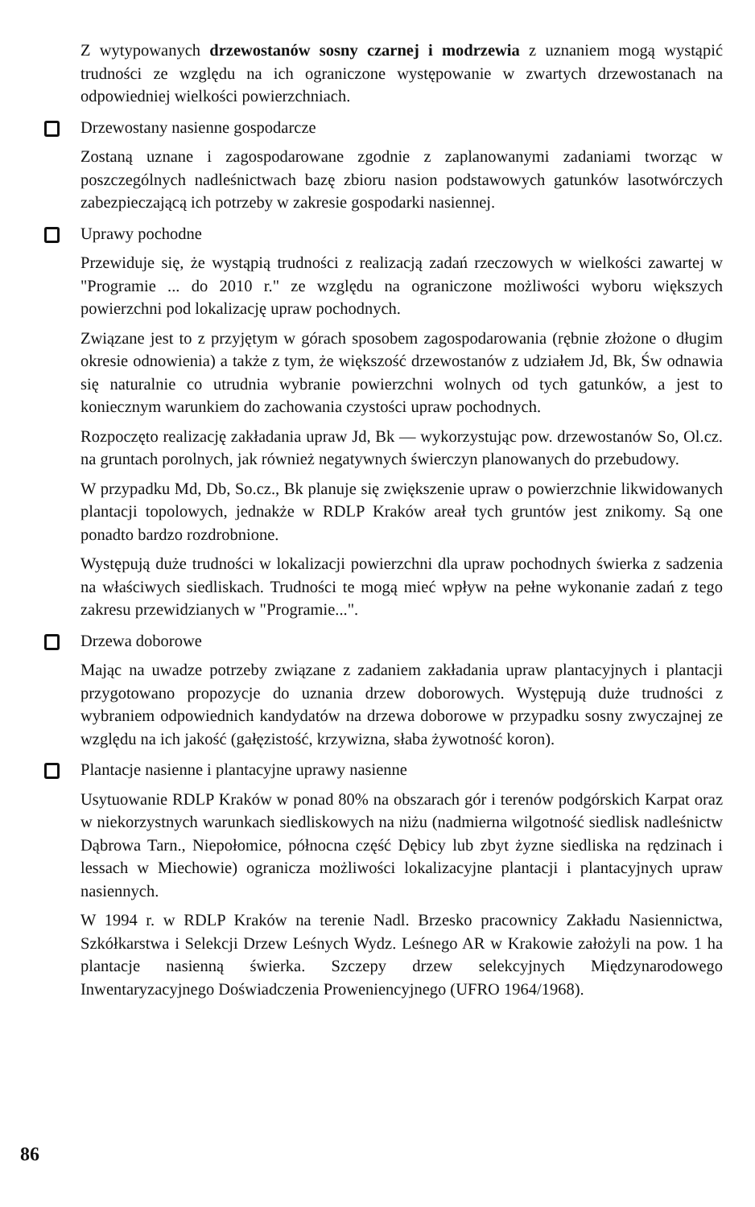Z wytypowanych drzewostanów sosny czarnej i modrzewia z uznaniem mogą wystąpić trudności ze względu na ich ograniczone występowanie w zwartych drzewostanach na odpowiedniej wielkości powierzchniach.
Drzewostany nasienne gospodarcze
Zostaną uznane i zagospodarowane zgodnie z zaplanowanymi zadaniami tworząc w poszczególnych nadleśnictwach bazę zbioru nasion podstawowych gatunków lasotwórczych zabezpieczającą ich potrzeby w zakresie gospodarki nasiennej.
Uprawy pochodne
Przewiduje się, że wystąpią trudności z realizacją zadań rzeczowych w wielkości zawartej w "Programie ... do 2010 r." ze względu na ograniczone możliwości wyboru większych powierzchni pod lokalizację upraw pochodnych.
Związane jest to z przyjętym w górach sposobem zagospodarowania (rębnie złożone o długim okresie odnowienia) a także z tym, że większość drzewostanów z udziałem Jd, Bk, Św odnawia się naturalnie co utrudnia wybranie powierzchni wolnych od tych gatunków, a jest to koniecznym warunkiem do zachowania czystości upraw pochodnych.
Rozpoczęto realizację zakładania upraw Jd, Bk — wykorzystując pow. drzewostanów So, Ol.cz. na gruntach porolnych, jak również negatywnych świerczyn planowanych do przebudowy.
W przypadku Md, Db, So.cz., Bk planuje się zwiększenie upraw o powierzchnie likwidowanych plantacji topolowych, jednakże w RDLP Kraków areał tych gruntów jest znikomy. Są one ponadto bardzo rozdrobnione.
Występują duże trudności w lokalizacji powierzchni dla upraw pochodnych świerka z sadzenia na właściwych siedliskach. Trudności te mogą mieć wpływ na pełne wykonanie zadań z tego zakresu przewidzianych w "Programie...".
Drzewa doborowe
Mając na uwadze potrzeby związane z zadaniem zakładania upraw plantacyjnych i plantacji przygotowano propozycje do uznania drzew doborowych. Występują duże trudności z wybraniem odpowiednich kandydatów na drzewa doborowe w przypadku sosny zwyczajnej ze względu na ich jakość (gałęzistość, krzywizna, słaba żywotność koron).
Plantacje nasienne i plantacyjne uprawy nasienne
Usytuowanie RDLP Kraków w ponad 80% na obszarach gór i terenów podgórskich Karpat oraz w niekorzystnych warunkach siedliskowych na niżu (nadmierna wilgotność siedlisk nadleśnictw Dąbrowa Tarn., Niepołomice, północna część Dębicy lub zbyt żyzne siedliska na rędzinach i lessach w Miechowie) ogranicza możliwości lokalizacyjne plantacji i plantacyjnych upraw nasiennych.
W 1994 r. w RDLP Kraków na terenie Nadl. Brzesko pracownicy Zakładu Nasiennictwa, Szkółkarstwa i Selekcji Drzew Leśnych Wydz. Leśnego AR w Krakowie założyli na pow. 1 ha plantacje nasienną świerka. Szczepy drzew selekcyjnych Międzynarodowego Inwentaryzacyjnego Doświadczenia Proweniencyjnego (UFRO 1964/1968).
86